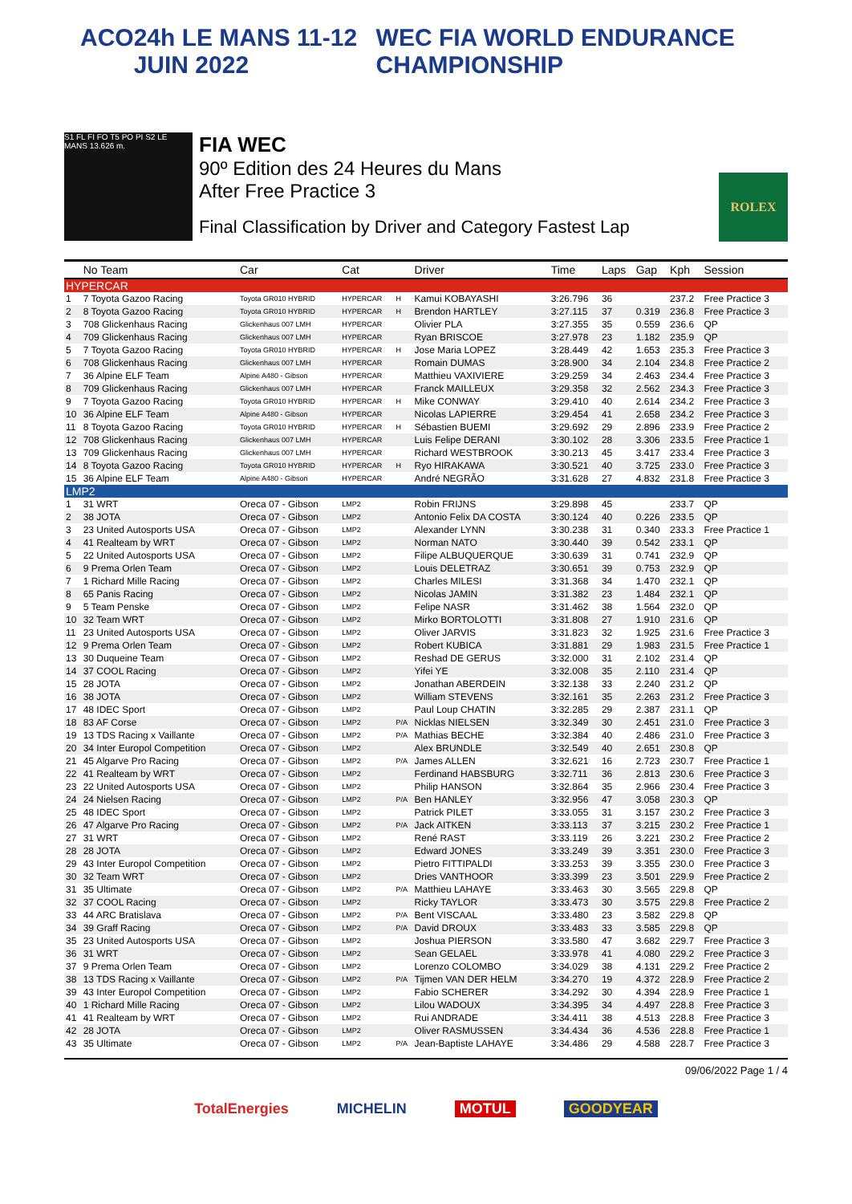ACO 24h LE MANS 11-12 JUIN 2022 WEC FIA WORLD ENDURANCE CHAMPIONSHIP
S1 FL FI FO T5 PO PI S2 LE MANS 13.626 m.
FIA WEC
90º Edition des 24 Heures du Mans
After Free Practice 3
Final Classification by Driver and Category Fastest Lap
ROLEX
| | No Team | Car | Cat | | Driver | Time | Laps | Gap | Kph | Session |
| --- | --- | --- | --- | --- | --- | --- | --- | --- | --- | --- |
| HYPERCAR | | | | | | | | | | |
| 1 | 7 Toyota Gazoo Racing | Toyota GR010 HYBRID | HYPERCAR | H | Kamui KOBAYASHI | 3:26.796 | 36 | | 237.2 | Free Practice 3 |
| 2 | 8 Toyota Gazoo Racing | Toyota GR010 HYBRID | HYPERCAR | H | Brendon HARTLEY | 3:27.115 | 37 | 0.319 | 236.8 | Free Practice 3 |
| 3 | 708 Glickenhaus Racing | Glickenhaus 007 LMH | HYPERCAR | | Olivier PLA | 3:27.355 | 35 | 0.559 | 236.6 | QP |
| 4 | 709 Glickenhaus Racing | Glickenhaus 007 LMH | HYPERCAR | | Ryan BRISCOE | 3:27.978 | 23 | 1.182 | 235.9 | QP |
| 5 | 7 Toyota Gazoo Racing | Toyota GR010 HYBRID | HYPERCAR | H | Jose Maria LOPEZ | 3:28.449 | 42 | 1.653 | 235.3 | Free Practice 3 |
| 6 | 708 Glickenhaus Racing | Glickenhaus 007 LMH | HYPERCAR | | Romain DUMAS | 3:28.900 | 34 | 2.104 | 234.8 | Free Practice 2 |
| 7 | 36 Alpine ELF Team | Alpine A480 - Gibson | HYPERCAR | | Matthieu VAXIVIERE | 3:29.259 | 34 | 2.463 | 234.4 | Free Practice 3 |
| 8 | 709 Glickenhaus Racing | Glickenhaus 007 LMH | HYPERCAR | | Franck MAILLEUX | 3:29.358 | 32 | 2.562 | 234.3 | Free Practice 3 |
| 9 | 7 Toyota Gazoo Racing | Toyota GR010 HYBRID | HYPERCAR | H | Mike CONWAY | 3:29.410 | 40 | 2.614 | 234.2 | Free Practice 3 |
| 10 | 36 Alpine ELF Team | Alpine A480 - Gibson | HYPERCAR | | Nicolas LAPIERRE | 3:29.454 | 41 | 2.658 | 234.2 | Free Practice 3 |
| 11 | 8 Toyota Gazoo Racing | Toyota GR010 HYBRID | HYPERCAR | H | Sébastien BUEMI | 3:29.692 | 29 | 2.896 | 233.9 | Free Practice 2 |
| 12 | 708 Glickenhaus Racing | Glickenhaus 007 LMH | HYPERCAR | | Luis Felipe DERANI | 3:30.102 | 28 | 3.306 | 233.5 | Free Practice 1 |
| 13 | 709 Glickenhaus Racing | Glickenhaus 007 LMH | HYPERCAR | | Richard WESTBROOK | 3:30.213 | 45 | 3.417 | 233.4 | Free Practice 3 |
| 14 | 8 Toyota Gazoo Racing | Toyota GR010 HYBRID | HYPERCAR | H | Ryo HIRAKAWA | 3:30.521 | 40 | 3.725 | 233.0 | Free Practice 3 |
| 15 | 36 Alpine ELF Team | Alpine A480 - Gibson | HYPERCAR | | André NEGRÃO | 3:31.628 | 27 | 4.832 | 231.8 | Free Practice 3 |
| LMP2 | | | | | | | | | | |
| 1 | 31 WRT | Oreca 07 - Gibson | LMP2 | | Robin FRIJNS | 3:29.898 | 45 | | 233.7 | QP |
| 2 | 38 JOTA | Oreca 07 - Gibson | LMP2 | | Antonio Felix DA COSTA | 3:30.124 | 40 | 0.226 | 233.5 | QP |
| 3 | 23 United Autosports USA | Oreca 07 - Gibson | LMP2 | | Alexander LYNN | 3:30.238 | 31 | 0.340 | 233.3 | Free Practice 1 |
| 4 | 41 Realteam by WRT | Oreca 07 - Gibson | LMP2 | | Norman NATO | 3:30.440 | 39 | 0.542 | 233.1 | QP |
| 5 | 22 United Autosports USA | Oreca 07 - Gibson | LMP2 | | Filipe ALBUQUERQUE | 3:30.639 | 31 | 0.741 | 232.9 | QP |
| 6 | 9 Prema Orlen Team | Oreca 07 - Gibson | LMP2 | | Louis DELETRAZ | 3:30.651 | 39 | 0.753 | 232.9 | QP |
| 7 | 1 Richard Mille Racing | Oreca 07 - Gibson | LMP2 | | Charles MILESI | 3:31.368 | 34 | 1.470 | 232.1 | QP |
| 8 | 65 Panis Racing | Oreca 07 - Gibson | LMP2 | | Nicolas JAMIN | 3:31.382 | 23 | 1.484 | 232.1 | QP |
| 9 | 5 Team Penske | Oreca 07 - Gibson | LMP2 | | Felipe NASR | 3:31.462 | 38 | 1.564 | 232.0 | QP |
| 10 | 32 Team WRT | Oreca 07 - Gibson | LMP2 | | Mirko BORTOLOTTI | 3:31.808 | 27 | 1.910 | 231.6 | QP |
| 11 | 23 United Autosports USA | Oreca 07 - Gibson | LMP2 | | Oliver JARVIS | 3:31.823 | 32 | 1.925 | 231.6 | Free Practice 3 |
| 12 | 9 Prema Orlen Team | Oreca 07 - Gibson | LMP2 | | Robert KUBICA | 3:31.881 | 29 | 1.983 | 231.5 | Free Practice 1 |
| 13 | 30 Duqueine Team | Oreca 07 - Gibson | LMP2 | | Reshad DE GERUS | 3:32.000 | 31 | 2.102 | 231.4 | QP |
| 14 | 37 COOL Racing | Oreca 07 - Gibson | LMP2 | | Yifei YE | 3:32.008 | 35 | 2.110 | 231.4 | QP |
| 15 | 28 JOTA | Oreca 07 - Gibson | LMP2 | | Jonathan ABERDEIN | 3:32.138 | 33 | 2.240 | 231.2 | QP |
| 16 | 38 JOTA | Oreca 07 - Gibson | LMP2 | | William STEVENS | 3:32.161 | 35 | 2.263 | 231.2 | Free Practice 3 |
| 17 | 48 IDEC Sport | Oreca 07 - Gibson | LMP2 | | Paul Loup CHATIN | 3:32.285 | 29 | 2.387 | 231.1 | QP |
| 18 | 83 AF Corse | Oreca 07 - Gibson | LMP2 | P/A | Nicklas NIELSEN | 3:32.349 | 30 | 2.451 | 231.0 | Free Practice 3 |
| 19 | 13 TDS Racing x Vaillante | Oreca 07 - Gibson | LMP2 | P/A | Mathias BECHE | 3:32.384 | 40 | 2.486 | 231.0 | Free Practice 3 |
| 20 | 34 Inter Europol Competition | Oreca 07 - Gibson | LMP2 | | Alex BRUNDLE | 3:32.549 | 40 | 2.651 | 230.8 | QP |
| 21 | 45 Algarve Pro Racing | Oreca 07 - Gibson | LMP2 | P/A | James ALLEN | 3:32.621 | 16 | 2.723 | 230.7 | Free Practice 1 |
| 22 | 41 Realteam by WRT | Oreca 07 - Gibson | LMP2 | | Ferdinand HABSBURG | 3:32.711 | 36 | 2.813 | 230.6 | Free Practice 3 |
| 23 | 22 United Autosports USA | Oreca 07 - Gibson | LMP2 | | Philip HANSON | 3:32.864 | 35 | 2.966 | 230.4 | Free Practice 3 |
| 24 | 24 Nielsen Racing | Oreca 07 - Gibson | LMP2 | P/A | Ben HANLEY | 3:32.956 | 47 | 3.058 | 230.3 | QP |
| 25 | 48 IDEC Sport | Oreca 07 - Gibson | LMP2 | | Patrick PILET | 3:33.055 | 31 | 3.157 | 230.2 | Free Practice 3 |
| 26 | 47 Algarve Pro Racing | Oreca 07 - Gibson | LMP2 | P/A | Jack AITKEN | 3:33.113 | 37 | 3.215 | 230.2 | Free Practice 1 |
| 27 | 31 WRT | Oreca 07 - Gibson | LMP2 | | René RAST | 3:33.119 | 26 | 3.221 | 230.2 | Free Practice 2 |
| 28 | 28 JOTA | Oreca 07 - Gibson | LMP2 | | Edward JONES | 3:33.249 | 39 | 3.351 | 230.0 | Free Practice 3 |
| 29 | 43 Inter Europol Competition | Oreca 07 - Gibson | LMP2 | | Pietro FITTIPALDI | 3:33.253 | 39 | 3.355 | 230.0 | Free Practice 3 |
| 30 | 32 Team WRT | Oreca 07 - Gibson | LMP2 | | Dries VANTHOOR | 3:33.399 | 23 | 3.501 | 229.9 | Free Practice 2 |
| 31 | 35 Ultimate | Oreca 07 - Gibson | LMP2 | P/A | Matthieu LAHAYE | 3:33.463 | 30 | 3.565 | 229.8 | QP |
| 32 | 37 COOL Racing | Oreca 07 - Gibson | LMP2 | | Ricky TAYLOR | 3:33.473 | 30 | 3.575 | 229.8 | Free Practice 2 |
| 33 | 44 ARC Bratislava | Oreca 07 - Gibson | LMP2 | P/A | Bent VISCAAL | 3:33.480 | 23 | 3.582 | 229.8 | QP |
| 34 | 39 Graff Racing | Oreca 07 - Gibson | LMP2 | P/A | David DROUX | 3:33.483 | 33 | 3.585 | 229.8 | QP |
| 35 | 23 United Autosports USA | Oreca 07 - Gibson | LMP2 | | Joshua PIERSON | 3:33.580 | 47 | 3.682 | 229.7 | Free Practice 3 |
| 36 | 31 WRT | Oreca 07 - Gibson | LMP2 | | Sean GELAEL | 3:33.978 | 41 | 4.080 | 229.2 | Free Practice 3 |
| 37 | 9 Prema Orlen Team | Oreca 07 - Gibson | LMP2 | | Lorenzo COLOMBO | 3:34.029 | 38 | 4.131 | 229.2 | Free Practice 2 |
| 38 | 13 TDS Racing x Vaillante | Oreca 07 - Gibson | LMP2 | P/A | Tijmen VAN DER HELM | 3:34.270 | 19 | 4.372 | 228.9 | Free Practice 2 |
| 39 | 43 Inter Europol Competition | Oreca 07 - Gibson | LMP2 | | Fabio SCHERER | 3:34.292 | 30 | 4.394 | 228.9 | Free Practice 1 |
| 40 | 1 Richard Mille Racing | Oreca 07 - Gibson | LMP2 | | Lilou WADOUX | 3:34.395 | 34 | 4.497 | 228.8 | Free Practice 3 |
| 41 | 41 Realteam by WRT | Oreca 07 - Gibson | LMP2 | | Rui ANDRADE | 3:34.411 | 38 | 4.513 | 228.8 | Free Practice 3 |
| 42 | 28 JOTA | Oreca 07 - Gibson | LMP2 | | Oliver RASMUSSEN | 3:34.434 | 36 | 4.536 | 228.8 | Free Practice 1 |
| 43 | 35 Ultimate | Oreca 07 - Gibson | LMP2 | P/A | Jean-Baptiste LAHAYE | 3:34.486 | 29 | 4.588 | 228.7 | Free Practice 3 |
09/06/2022 Page 1 / 4
TotalEnergies MICHELIN MOTUL GOODYEAR